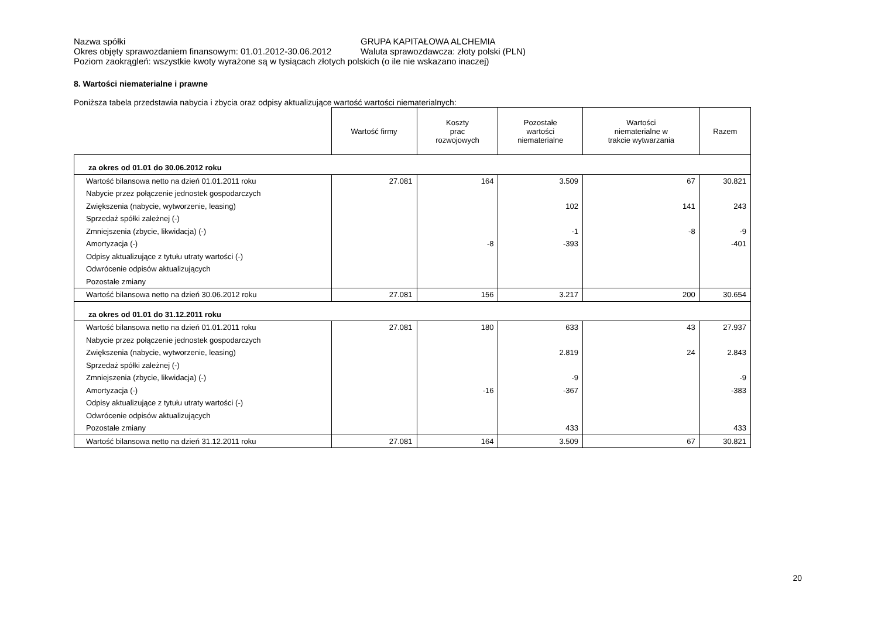Nazwa spółki GRUPA KAPITAŁOWA ALCHEMIA
Okres objęty sprawozdaniem finansowym: 01.01.2012-30.06.2012 Waluta sprawozdawcza: złoty polski (PLN)
Poziom zaokrągleń: wszystkie kwoty wyrażone są w tysiącach złotych polskich (o ile nie wskazano inaczej)
8. Wartości niematerialne i prawne
Poniższa tabela przedstawia nabycia i zbycia oraz odpisy aktualizujące wartość wartości niematerialnych:
| | Wartość firmy | Koszty prac rozwojowych | Pozostałe wartości niematerialne | Wartości niematerialne w trakcie wytwarzania | Razem |
| --- | --- | --- | --- | --- | --- |
| za okres od 01.01 do 30.06.2012 roku | | | | | |
| Wartość bilansowa netto na dzień 01.01.2011 roku | 27.081 | 164 | 3.509 | 67 | 30.821 |
| Nabycie przez połączenie jednostek gospodarczych | | | | | |
| Zwiększenia (nabycie, wytworzenie, leasing) | | | 102 | 141 | 243 |
| Sprzedaż spółki zależnej (-) | | | | | |
| Zmniejszenia (zbycie, likwidacja) (-) | | | -1 | -8 | -9 |
| Amortyzacja (-) | | -8 | -393 | | -401 |
| Odpisy aktualizujące z tytułu utraty wartości (-) | | | | | |
| Odwrócenie odpisów aktualizujących | | | | | |
| Pozostałe zmiany | | | | | |
| Wartość bilansowa netto na dzień 30.06.2012 roku | 27.081 | 156 | 3.217 | 200 | 30.654 |
| za okres od 01.01 do 31.12.2011 roku | | | | | |
| Wartość bilansowa netto na dzień 01.01.2011 roku | 27.081 | 180 | 633 | 43 | 27.937 |
| Nabycie przez połączenie jednostek gospodarczych | | | | | |
| Zwiększenia (nabycie, wytworzenie, leasing) | | | 2.819 | 24 | 2.843 |
| Sprzedaż spółki zależnej (-) | | | | | |
| Zmniejszenia (zbycie, likwidacja) (-) | | | -9 | | -9 |
| Amortyzacja (-) | | -16 | -367 | | -383 |
| Odpisy aktualizujące z tytułu utraty wartości (-) | | | | | |
| Odwrócenie odpisów aktualizujących | | | | | |
| Pozostałe zmiany | | | 433 | | 433 |
| Wartość bilansowa netto na dzień 31.12.2011 roku | 27.081 | 164 | 3.509 | 67 | 30.821 |
20